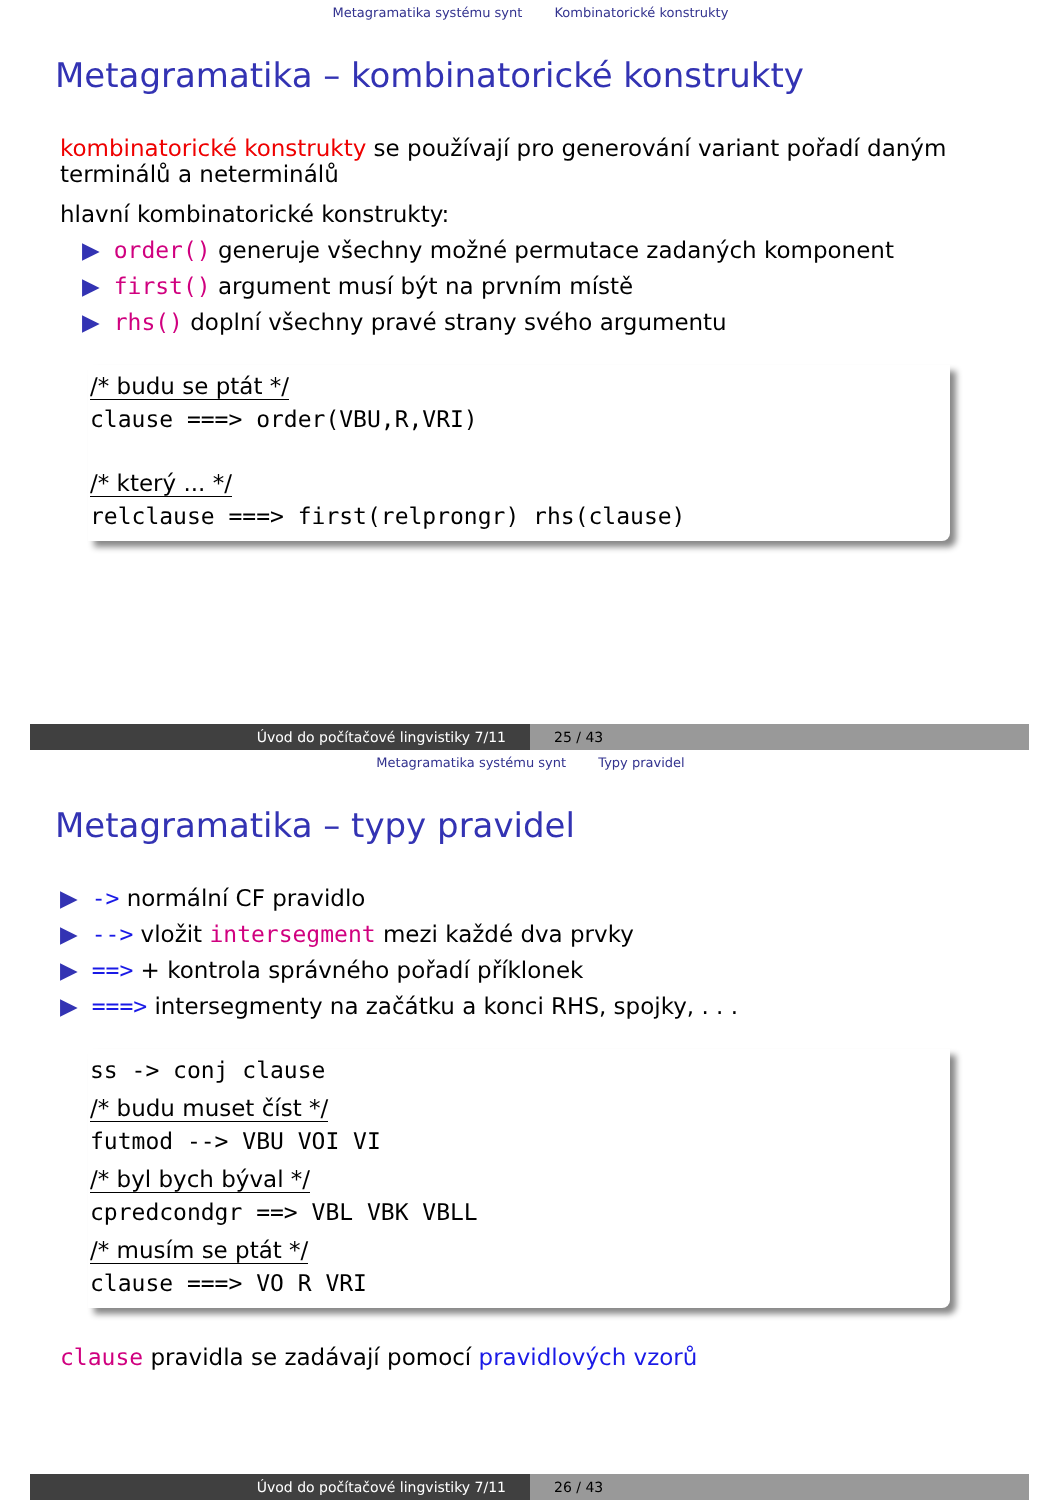Metagramatika systému synt Kombinatorické konstrukty
Metagramatika – kombinatorické konstrukty
kombinatorické konstrukty se používají pro generování variant pořadí daným terminálů a neterminálů
hlavní kombinatorické konstrukty:
▶ order() generuje všechny možné permutace zadaných komponent
▶ first() argument musí být na prvním místě
▶ rhs() doplní všechny pravé strany svého argumentu
/* budu se ptát */
clause ===> order(VBU,R,VRI)
/* který ... */
relclause ===> first(relprongr) rhs(clause)
Úvod do počítačové lingvistiky 7/11 25 / 43
Metagramatika systému synt Typy pravidel
Metagramatika – typy pravidel
▶ -> normální CF pravidlo
▶ --> vložit intersegment mezi každé dva prvky
▶ ==> + kontrola správného pořadí příklonek
▶ ===> intersegmenty na začátku a konci RHS, spojky, . . .
ss -> conj clause
/* budu muset číst */
futmod --> VBU VOI VI
/* byl bych býval */
cpredcondgr ==> VBL VBK VBLL
/* musím se ptát */
clause ===> VO R VRI
clause pravidla se zadávají pomocí pravidlových vzorů
Úvod do počítačové lingvistiky 7/11 26 / 43